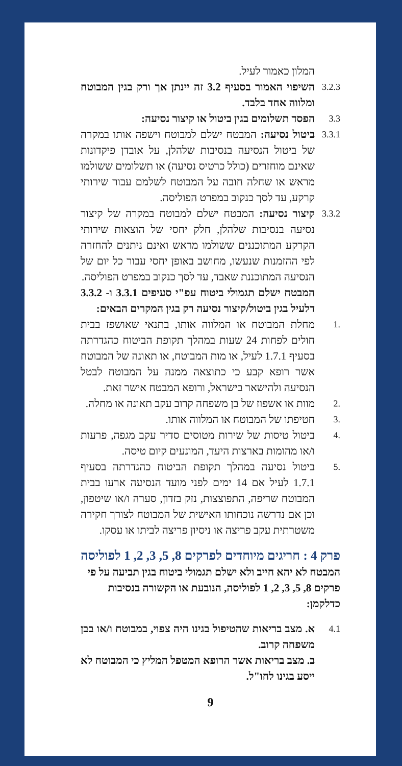המלון כאמור לעיל.
3.2.3
השיפוי האמור בסעיף 3.2 זה יינתן אך ורק בגין המבוטח ומלווה אחד בלבד.
3.3
הפסד תשלומים בגין ביטול או קיצור נסיעה:
3.3.1
ביטול נסיעה: המבטח ישלם למבוטח וישפה אותו במקרה של ביטול הנסיעה בנסיבות שלהלן, על אובדן פיקדונות שאינם מוחזרים (כולל כרטיס נסיעה) או תשלומים ששולמו מראש או שחלה חובה על המבוטח לשלמם עבור שירותי קרקע, עד לסך כנקוב במפרט הפוליסה.
3.3.2
קיצור נסיעה: המבטח ישלם למבוטח במקרה של קיצור נסיעה בנסיבות שלהלן, חלק יחסי של הוצאות שירותי הקרקע המתוכננים ששולמו מראש ואינם ניתנים להחזרה לפי ההזמנות שנעשו, מחושב באופן יחסי עבור כל יום של הנסיעה המתוכננת שאבד, עד לסך כנקוב במפרט הפוליסה.
המבטח ישלם תגמולי ביטוח עפ"י סעיפים 3.3.1 ו- 3.3.2 דלעיל בגין ביטול/קיצור נסיעה רק בגין המקרים הבאים:
.1
מחלת המבוטח או המלווה אותו, בתנאי שאושפז בבית חולים לפחות 24 שעות במהלך תקופת הביטוח כהגדרתה בסעיף 1.7.1 לעיל, או מות המבוטח, או תאונה של המבוטח אשר רופא קבע כי כתוצאה ממנה על המבוטח לבטל הנסיעה ולהישאר בישראל, ורופא המבטח אישר זאת.
.2
מוות או אשפוז של בן משפחה קרוב עקב תאונה או מחלה.
.3
חטיפתו של המבוטח או המלווה אותו.
.4
ביטול טיסות של שירות מטוסים סדיר עקב מגפה, פרעות ו/או מהומות בארצות היעד, המונעים קיום טיסה.
.5
ביטול נסיעה במהלך תקופת הביטוח כהגדרתה בסעיף 1.7.1 לעיל אם 14 ימים לפני מועד הנסיעה ארעו בבית המבוטח שריפה, התפוצצות, נזק בזדון, סערה ו/או שיטפון, וכן אם נדרשה נוכחותו האישית של המבוטח לצורך חקירה משטרתית עקב פריצה או ניסיון פריצה לביתו או עסקו.
פרק 4 : חריגים מיוחדים לפרקים 8, 5, 3, 2, 1 לפוליסה
המבטח לא יהא חייב ולא ישלם תגמולי ביטוח בגין תביעה על פי פרקים 8, 5, 3, 2, 1 לפוליסה, הנובעת או הקשורה בנסיבות כדלקמן:
4.1
א. מצב בריאות שהטיפול בגינו היה צפוי, במבוטח ו/או בבן משפחה קרוב.
ב. מצב בריאות אשר הרופא המטפל המליץ כי המבוטח לא ייסע בגינו לחו"ל.
9